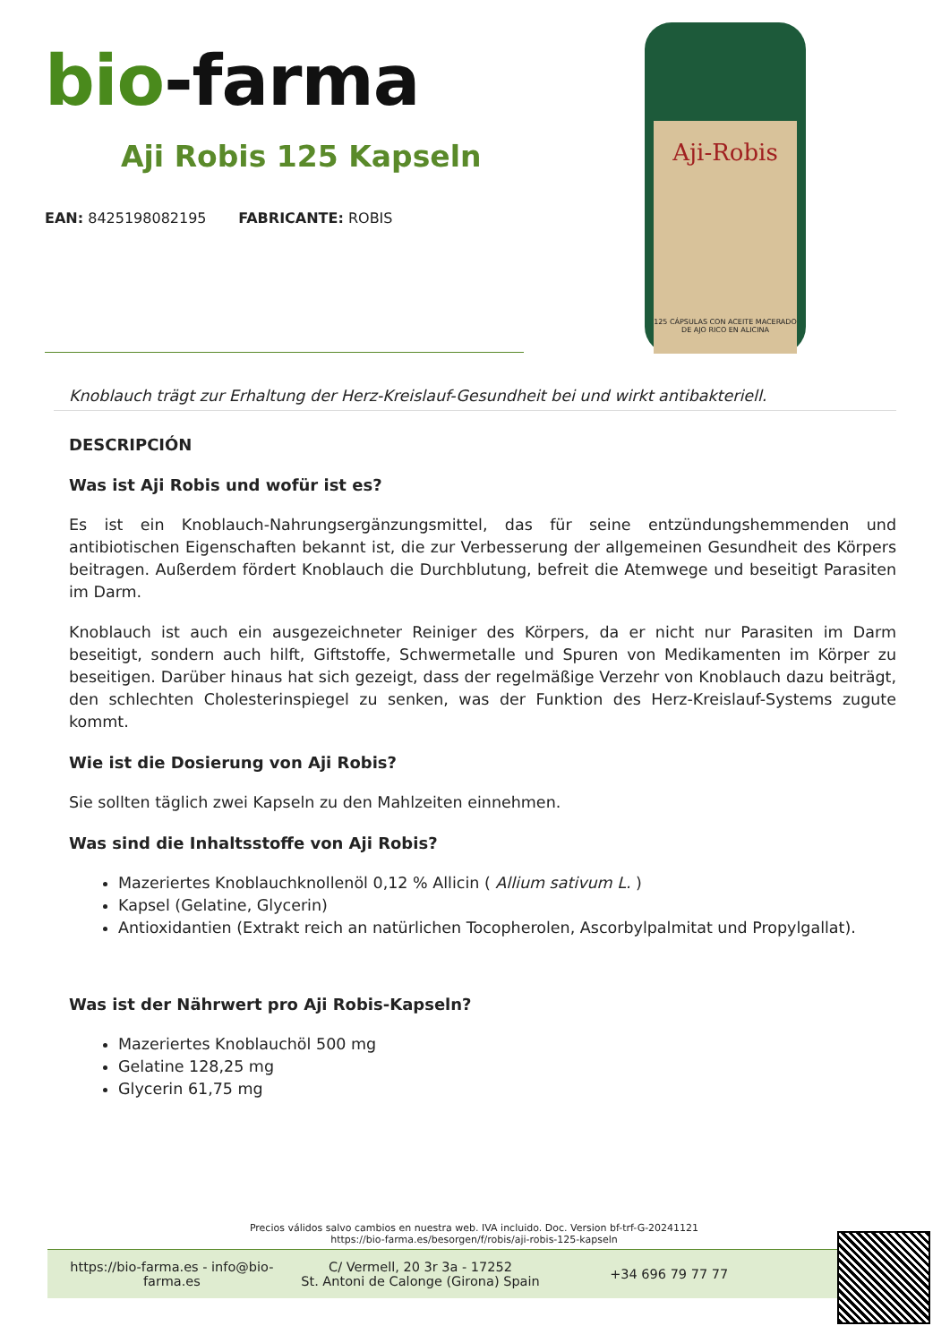bio-farma
Aji Robis 125 Kapseln
EAN: 8425198082195 FABRICANTE: ROBIS
Aji-Robis
125 CÁPSULAS CON ACEITE MACERADO DE AJO RICO EN ALICINA
Knoblauch trägt zur Erhaltung der Herz-Kreislauf-Gesundheit bei und wirkt antibakteriell.
DESCRIPCIÓN
Was ist Aji Robis und wofür ist es?
Es ist ein Knoblauch-Nahrungsergänzungsmittel, das für seine entzündungshemmenden und antibiotischen Eigenschaften bekannt ist, die zur Verbesserung der allgemeinen Gesundheit des Körpers beitragen. Außerdem fördert Knoblauch die Durchblutung, befreit die Atemwege und beseitigt Parasiten im Darm.
Knoblauch ist auch ein ausgezeichneter Reiniger des Körpers, da er nicht nur Parasiten im Darm beseitigt, sondern auch hilft, Giftstoffe, Schwermetalle und Spuren von Medikamenten im Körper zu beseitigen. Darüber hinaus hat sich gezeigt, dass der regelmäßige Verzehr von Knoblauch dazu beiträgt, den schlechten Cholesterinspiegel zu senken, was der Funktion des Herz-Kreislauf-Systems zugute kommt.
Wie ist die Dosierung von Aji Robis?
Sie sollten täglich zwei Kapseln zu den Mahlzeiten einnehmen.
Was sind die Inhaltsstoffe von Aji Robis?
Mazeriertes Knoblauchknollenöl 0,12 % Allicin ( Allium sativum L. )
Kapsel (Gelatine, Glycerin)
Antioxidantien (Extrakt reich an natürlichen Tocopherolen, Ascorbylpalmitat und Propylgallat).
Was ist der Nährwert pro Aji Robis-Kapseln?
Mazeriertes Knoblauchöl 500 mg
Gelatine 128,25 mg
Glycerin 61,75 mg
Precios válidos salvo cambios en nuestra web. IVA incluido. Doc. Version bf-trf-G-20241121
https://bio-farma.es/besorgen/f/robis/aji-robis-125-kapseln
https://bio-farma.es - info@bio-farma.es
C/ Vermell, 20 3r 3a - 17252
St. Antoni de Calonge (Girona) Spain
+34 696 79 77 77